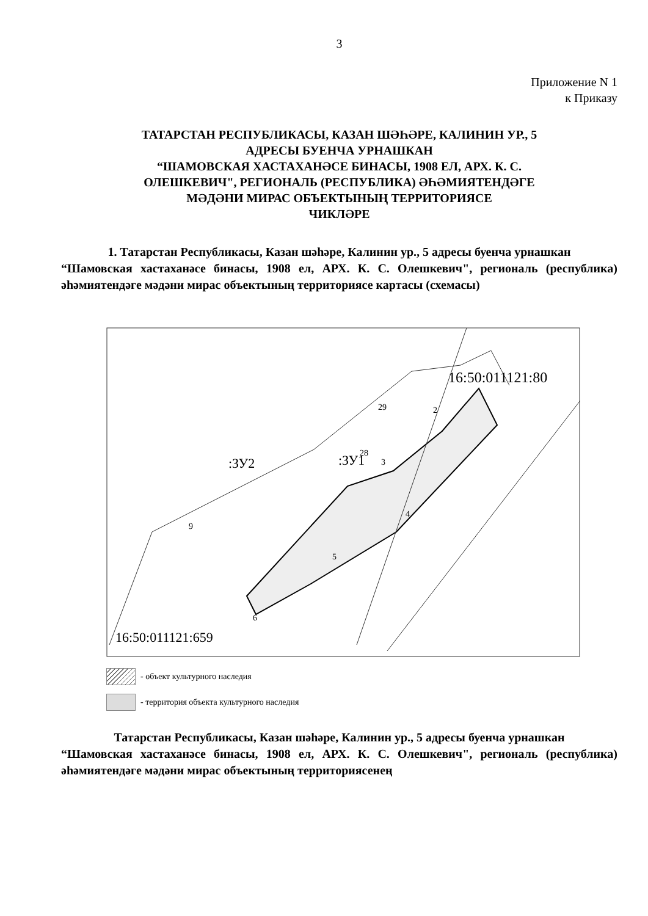3
Приложение N 1
к Приказу
ТАТАРСТАН РЕСПУБЛИКАСЫ, КАЗАН ШӘҺӘРЕ, КАЛИНИН УР., 5
АДРЕСЫ БУЕНЧА УРНАШКАН
“ШАМОВСКАЯ ХАСТАХАНӘСЕ БИНАСЫ, 1908 ЕЛ, АРХ. К. С.
ОЛЕШКЕВИЧ", РЕГИОНАЛЬ (РЕСПУБЛИКА) ӘҺӘМИЯТЕНДӘГЕ
МӘДӘНИ МИРАС ОБЪЕКТЫНЫҢ ТЕРРИТОРИЯСЕ
ЧИКЛӘРЕ
1. Татарстан Республикасы, Казан шәһәре, Калинин ур., 5 адресы буенча урнашкан
“Шамовская хастаханәсе бинасы, 1908 ел, АРХ. К. С. Олешкевич", региональ (республика) әһәмиятендәге мәдәни мирас объектының территориясе картасы (схемасы)
16:50:011121:80
:ЗУ2
:ЗУ1
16:50:011121:659
6
5
4
3
2
29
28
9
- объект культурного наследия
- территория объекта культурного наследия
Татарстан Республикасы, Казан шәһәре, Калинин ур., 5 адресы буенча урнашкан
“Шамовская хастаханәсе бинасы, 1908 ел, АРХ. К. С. Олешкевич", региональ (республика) әһәмиятендәге мәдәни мирас объектының территориясенең